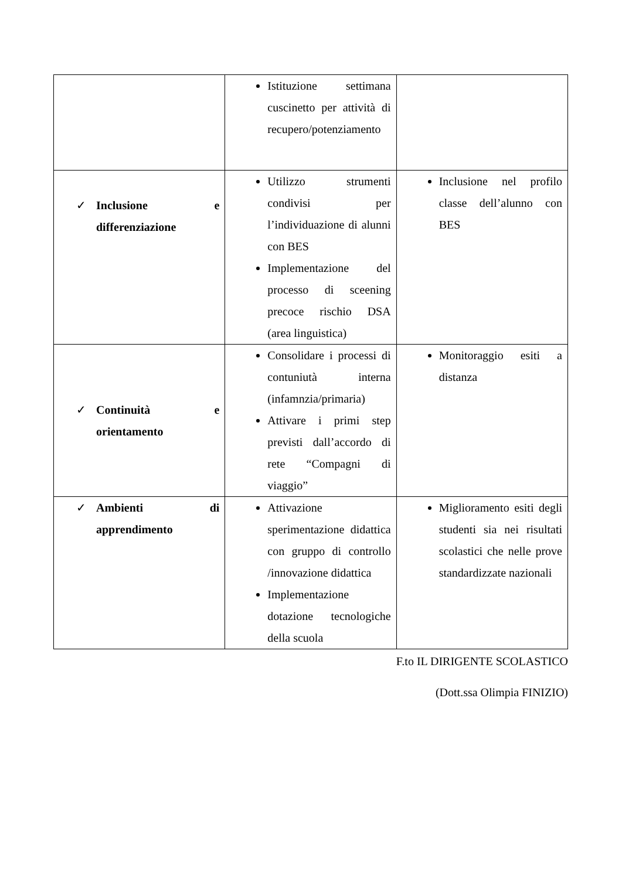| | Istituzione settimana cuscinetto per attività di recupero/potenziamento | |
| ✓ Inclusione e differenziazione | Utilizzo strumenti condivisi per l’individuazione di alunni con BES Implementazione del processo di sceening precoce rischio DSA (area linguistica) | Inclusione nel profilo classe dell’alunno con BES |
| ✓ Continuità e orientamento | Consolidare i processi di contuniutà interna (infamnzia/primaria) Attivare i primi step previsti dall’accordo di rete “Compagni di viaggio” | Monitoraggio esiti a distanza |
| ✓ Ambienti di apprendimento | Attivazione sperimentazione didattica con gruppo di controllo /innovazione didattica Implementazione dotazione tecnologiche della scuola | Miglioramento esiti degli studenti sia nei risultati scolastici che nelle prove standardizzate nazionali |
F.to IL DIRIGENTE SCOLASTICO
(Dott.ssa Olimpia FINIZIO)